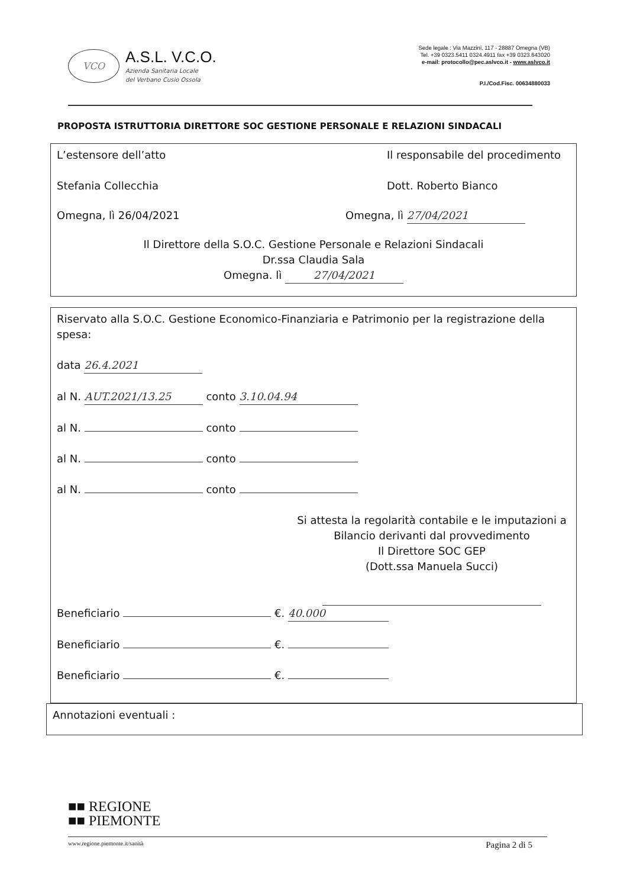VCO
A.S.L. V.C.O.
Azienda Sanitaria Locale
del Verbano Cusio Ossola
Sede legale : Via Mazzini, 117 - 28887 Omegna (VB)
Tel. +39 0323.5411 0324.4911 fax +39 0323.643020
e-mail: protocollo@pec.aslvco.it - www.aslvco.it
P.I./Cod.Fisc. 00634880033
PROPOSTA ISTRUTTORIA DIRETTORE SOC GESTIONE PERSONALE E RELAZIONI SINDACALI
L’estensore dell’atto
Stefania Collecchia
Il responsabile del procedimento
Dott. Roberto Bianco
Omegna, lì 26/04/2021 Omegna, lì 27/04/2021
Il Direttore della S.O.C. Gestione Personale e Relazioni Sindacali
Dr.ssa Claudia Sala
Omegna. lì 27/04/2021
Riservato alla S.O.C. Gestione Economico-Finanziaria e Patrimonio per la registrazione della spesa:
data 26.4.2021
al N. AUT.2021/13.25 conto 3.10.04.94
al N. conto
al N. conto
al N. conto
Si attesta la regolarità contabile e le imputazioni a Bilancio derivanti dal provvedimento
Il Direttore SOC GEP
(Dott.ssa Manuela Succi)
Beneficiario €. 40.000
Beneficiario €.
Beneficiario €.
Annotazioni eventuali :
■■ REGIONE
■■ PIEMONTE
www.regione.piemonte.it/sanità Pagina 2 di 5